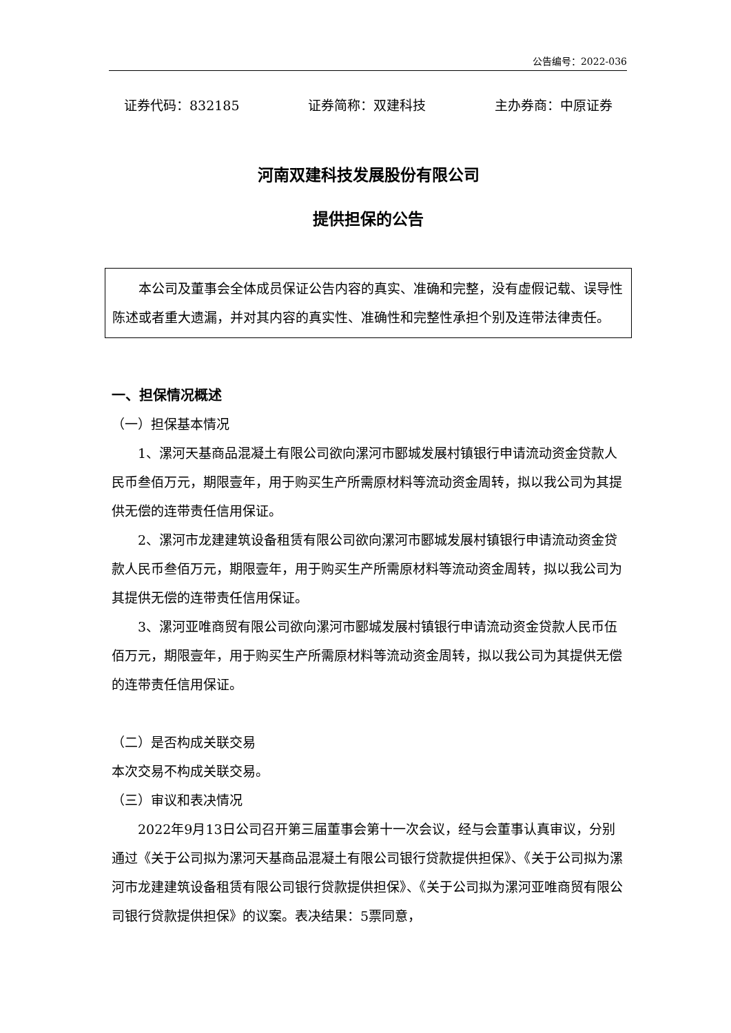公告编号：2022-036
证券代码：832185 证券简称：双建科技 主办券商：中原证券
河南双建科技发展股份有限公司
提供担保的公告
本公司及董事会全体成员保证公告内容的真实、准确和完整，没有虚假记载、误导性陈述或者重大遗漏，并对其内容的真实性、准确性和完整性承担个别及连带法律责任。
一、担保情况概述
（一）担保基本情况
1、漯河天基商品混凝土有限公司欲向漯河市郾城发展村镇银行申请流动资金贷款人民币叁佰万元，期限壹年，用于购买生产所需原材料等流动资金周转，拟以我公司为其提供无偿的连带责任信用保证。
2、漯河市龙建建筑设备租赁有限公司欲向漯河市郾城发展村镇银行申请流动资金贷款人民币叁佰万元，期限壹年，用于购买生产所需原材料等流动资金周转，拟以我公司为其提供无偿的连带责任信用保证。
3、漯河亚唯商贸有限公司欲向漯河市郾城发展村镇银行申请流动资金贷款人民币伍佰万元，期限壹年，用于购买生产所需原材料等流动资金周转，拟以我公司为其提供无偿的连带责任信用保证。
（二）是否构成关联交易
本次交易不构成关联交易。
（三）审议和表决情况
2022年9月13日公司召开第三届董事会第十一次会议，经与会董事认真审议，分别通过《关于公司拟为漯河天基商品混凝土有限公司银行贷款提供担保》、《关于公司拟为漯河市龙建建筑设备租赁有限公司银行贷款提供担保》、《关于公司拟为漯河亚唯商贸有限公司银行贷款提供担保》的议案。表决结果：5票同意，